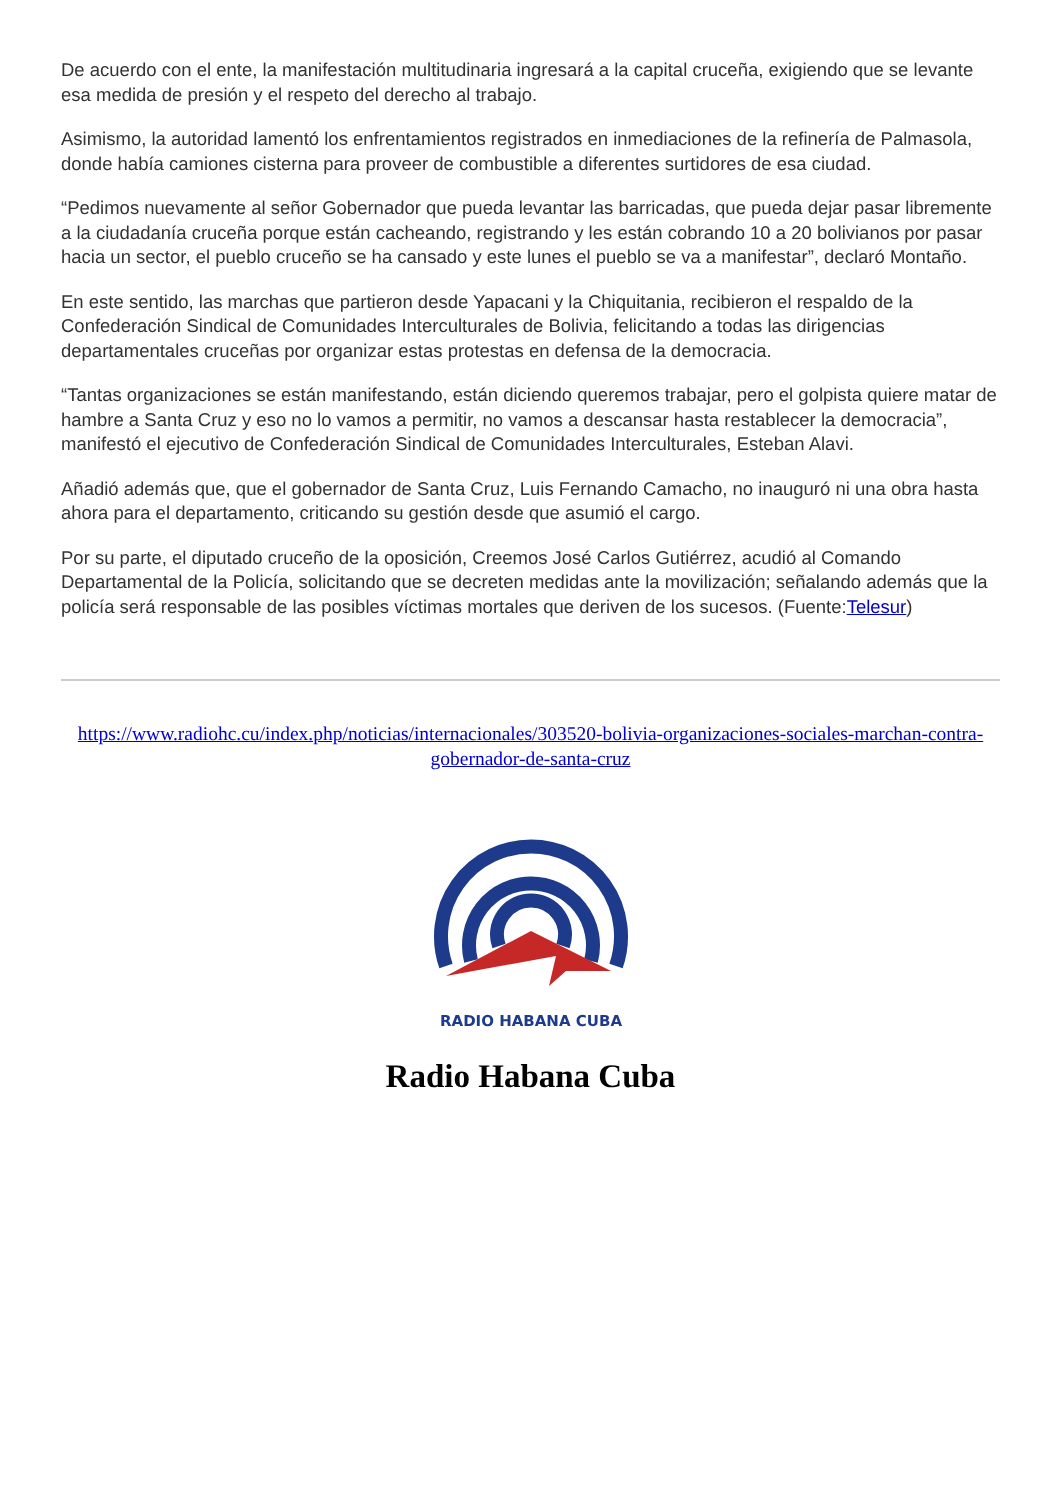De acuerdo con el ente, la manifestación multitudinaria ingresará a la capital cruceña, exigiendo que se levante esa medida de presión y el respeto del derecho al trabajo.
Asimismo, la autoridad lamentó los enfrentamientos registrados en inmediaciones de la refinería de Palmasola, donde había camiones cisterna para proveer de combustible a diferentes surtidores de esa ciudad.
“Pedimos nuevamente al señor Gobernador que pueda levantar las barricadas, que pueda dejar pasar libremente a la ciudadanía cruceña porque están cacheando, registrando y les están cobrando 10 a 20 bolivianos por pasar hacia un sector, el pueblo cruceño se ha cansado y este lunes el pueblo se va a manifestar”, declaró Montaño.
En este sentido, las marchas que partieron desde Yapacani y la Chiquitania, recibieron el respaldo de la Confederación Sindical de Comunidades Interculturales de Bolivia, felicitando a todas las dirigencias departamentales cruceñas por organizar estas protestas en defensa de la democracia.
“Tantas organizaciones se están manifestando, están diciendo queremos trabajar, pero el golpista quiere matar de hambre a Santa Cruz y eso no lo vamos a permitir, no vamos a descansar hasta restablecer la democracia”, manifestó el ejecutivo de Confederación Sindical de Comunidades Interculturales, Esteban Alavi.
Añadió además que, que el gobernador de Santa Cruz, Luis Fernando Camacho, no inauguró ni una obra hasta ahora para el departamento, criticando su gestión desde que asumió el cargo.
Por su parte, el diputado cruceño de la oposición, Creemos José Carlos Gutiérrez, acudió al Comando Departamental de la Policía, solicitando que se decreten medidas ante la movilización; señalando además que la policía será responsable de las posibles víctimas mortales que deriven de los sucesos. (Fuente:Telesur)
https://www.radiohc.cu/index.php/noticias/internacionales/303520-bolivia-organizaciones-sociales-marchan-contra-gobernador-de-santa-cruz
RADIO HABANA CUBA
Radio Habana Cuba